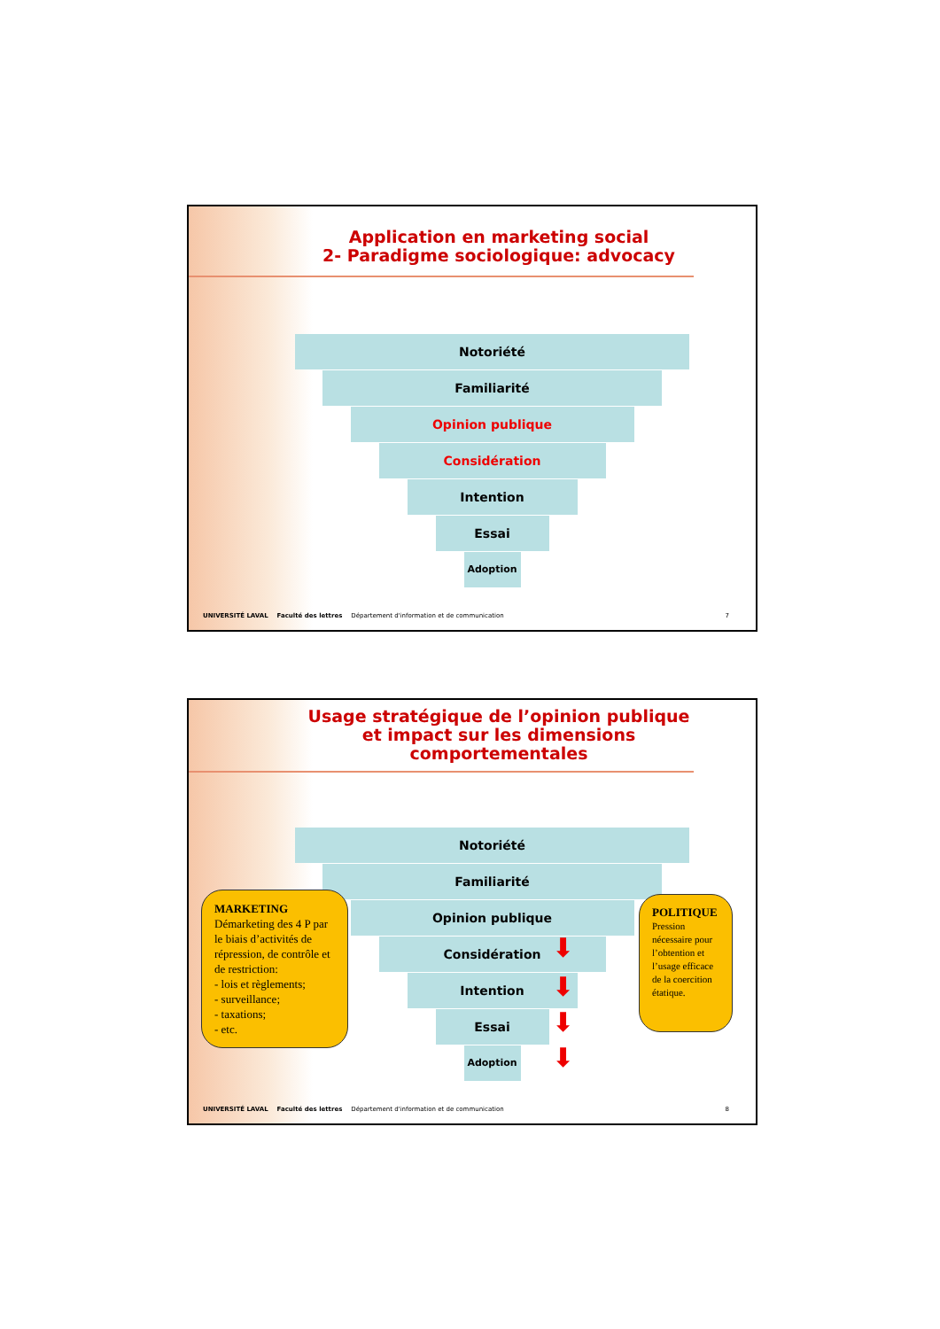Application en marketing social
2- Paradigme sociologique: advocacy
Notoriété
Familiarité
Opinion publique
Considération
Intention
Essai
Adoption
UNIVERSITÉ LAVAL Faculté des lettres Département d'information et de communication 7
Usage stratégique de l’opinion publique
et impact sur les dimensions
comportementales
Notoriété
Familiarité
Opinion publique
Considération
Intention
Essai
Adoption
MARKETING
Démarketing des 4 P par le biais d’activités de répression, de contrôle et de restriction:
- lois et règlements;
- surveillance;
- taxations;
- etc.
POLITIQUE
Pression nécessaire pour l’obtention et l’usage efficace de la coercition étatique.
⬇
⬇
⬇
⬇
UNIVERSITÉ LAVAL Faculté des lettres Département d'information et de communication 8